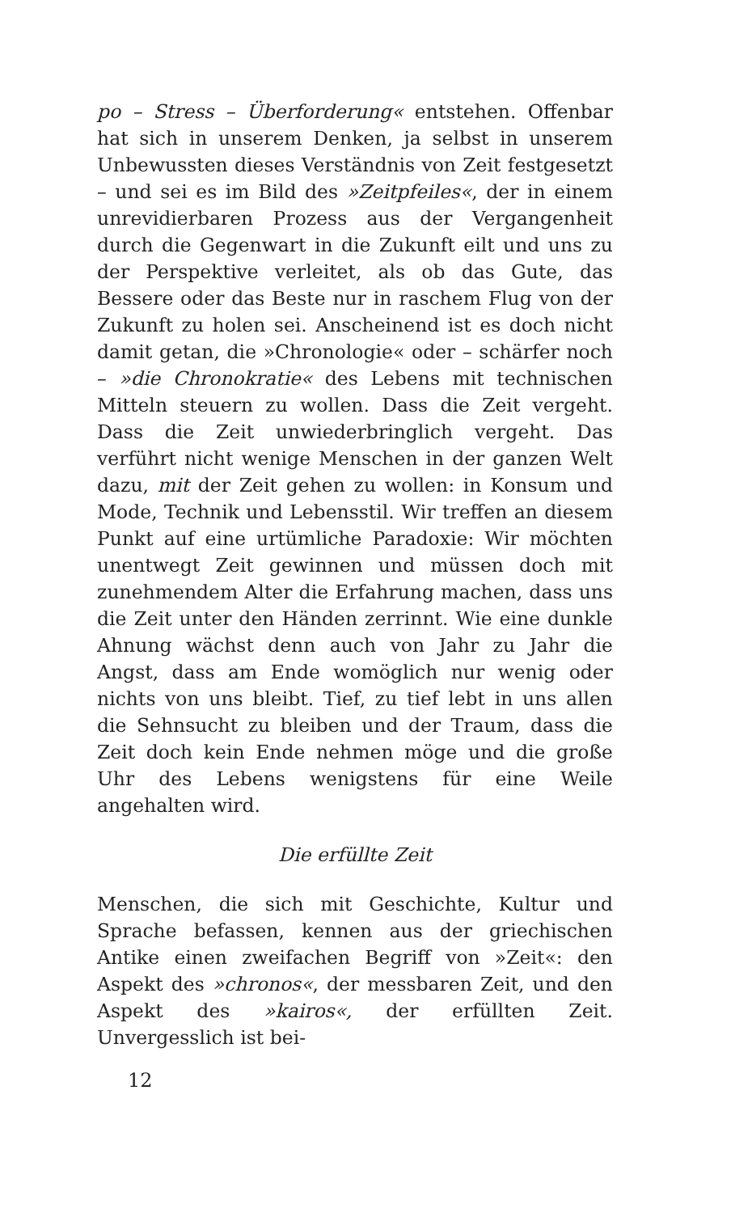po – Stress – Überforderung« entstehen. Offenbar hat sich in unserem Denken, ja selbst in unserem Unbewussten dieses Verständnis von Zeit festgesetzt – und sei es im Bild des »Zeitpfeiles«, der in einem unrevidierbaren Prozess aus der Vergangenheit durch die Gegenwart in die Zukunft eilt und uns zu der Perspektive verleitet, als ob das Gute, das Bessere oder das Beste nur in raschem Flug von der Zukunft zu holen sei. Anscheinend ist es doch nicht damit getan, die »Chronologie« oder – schärfer noch – »die Chronokratie« des Lebens mit technischen Mitteln steuern zu wollen. Dass die Zeit vergeht. Dass die Zeit unwiederbringlich vergeht. Das verführt nicht wenige Menschen in der ganzen Welt dazu, mit der Zeit gehen zu wollen: in Konsum und Mode, Technik und Lebensstil. Wir treffen an diesem Punkt auf eine urtümliche Paradoxie: Wir möchten unentwegt Zeit gewinnen und müssen doch mit zunehmendem Alter die Erfahrung machen, dass uns die Zeit unter den Händen zerrinnt. Wie eine dunkle Ahnung wächst denn auch von Jahr zu Jahr die Angst, dass am Ende womöglich nur wenig oder nichts von uns bleibt. Tief, zu tief lebt in uns allen die Sehnsucht zu bleiben und der Traum, dass die Zeit doch kein Ende nehmen möge und die große Uhr des Lebens wenigstens für eine Weile angehalten wird.
Die erfüllte Zeit
Menschen, die sich mit Geschichte, Kultur und Sprache befassen, kennen aus der griechischen Antike einen zweifachen Begriff von »Zeit«: den Aspekt des »chronos«, der messbaren Zeit, und den Aspekt des »kairos«, der erfüllten Zeit. Unvergesslich ist bei-
12